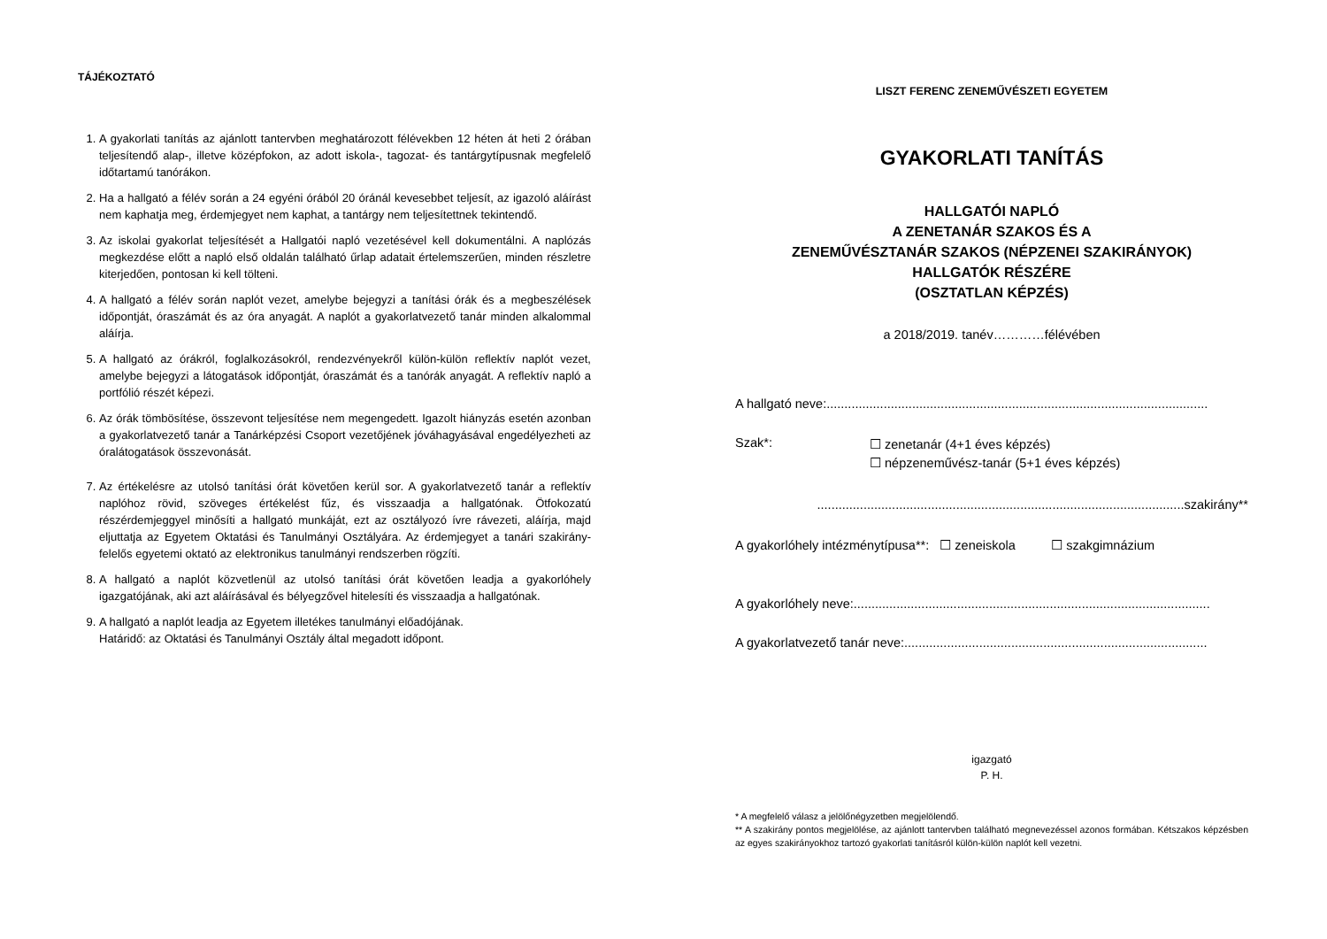TÁJÉKOZTATÓ
1. A gyakorlati tanítás az ajánlott tantervben meghatározott félévekben 12 héten át heti 2 órában teljesítendő alap-, illetve középfokon, az adott iskola-, tagozat- és tantárgytípusnak megfelelő időtartamú tanórákon.
2. Ha a hallgató a félév során a 24 egyéni órából 20 óránál kevesebbet teljesít, az igazoló aláírást nem kaphatja meg, érdemjegyet nem kaphat, a tantárgy nem teljesítettnek tekintendő.
3. Az iskolai gyakorlat teljesítését a Hallgatói napló vezetésével kell dokumentálni. A naplózás megkezdése előtt a napló első oldalán található űrlap adatait értelemszerűen, minden részletre kiterjedően, pontosan ki kell tölteni.
4. A hallgató a félév során naplót vezet, amelybe bejegyzi a tanítási órák és a megbeszélések időpontját, óraszámát és az óra anyagát. A naplót a gyakorlatvezető tanár minden alkalommal aláírja.
5. A hallgató az órákról, foglalkozásokról, rendezvényekről külön-külön reflektív naplót vezet, amelybe bejegyzi a látogatások időpontját, óraszámát és a tanórák anyagát. A reflektív napló a portfólió részét képezi.
6. Az órák tömbösítése, összevont teljesítése nem megengedett. Igazolt hiányzás esetén azonban a gyakorlatvezető tanár a Tanárképzési Csoport vezetőjének jóváhagyásával engedélyezheti az óralátogatások összevonását.
7. Az értékelésre az utolsó tanítási órát követően kerül sor. A gyakorlatvezető tanár a reflektív naplóhoz rövid, szöveges értékelést fűz, és visszaadja a hallgatónak. Ötfokozatú részérdemjeggyel minősíti a hallgató munkáját, ezt az osztályozó ívre rávezeti, aláírja, majd eljuttatja az Egyetem Oktatási és Tanulmányi Osztályára. Az érdemjegyet a tanári szakirány-felelős egyetemi oktató az elektronikus tanulmányi rendszerben rögzíti.
8. A hallgató a naplót közvetlenül az utolsó tanítási órát követően leadja a gyakorlóhely igazgatójának, aki azt aláírásával és bélyegzővel hitelesíti és visszaadja a hallgatónak.
9. A hallgató a naplót leadja az Egyetem illetékes tanulmányi előadójának.
Határidő: az Oktatási és Tanulmányi Osztály által megadott időpont.
LISZT FERENC ZENEMŰVÉSZETI EGYETEM
GYAKORLATI TANÍTÁS
HALLGATÓI NAPLÓ
A ZENETANÁR SZAKOS ÉS A
ZENEMŰVÉSZTANÁR SZAKOS (NÉPZENEI SZAKIRÁNYOK)
HALLGATÓK RÉSZÉRE
(OSZTATLAN KÉPZÉS)
a 2018/2019. tanév…………félévében
A hallgató neve:...........................................................................................................
Szak*: ☐ zenetanár (4+1 éves képzés)
☐ népzeneművész-tanár (5+1 éves képzés)
.......................................................................................................szakirány**
A gyakorlóhely intézménytípusa**: ☐ zeneiskola ☐ szakgimnázium
A gyakorlóhely neve:....................................................................................................
A gyakorlatvezető tanár neve:.....................................................................................
igazgató
P. H.
* A megfelelő válasz a jelölőnégyzetben megjelölendő.
** A szakirány pontos megjelölése, az ajánlott tantervben található megnevezéssel azonos formában. Kétszakos képzésben az egyes szakirányokhoz tartozó gyakorlati tanításról külön-külön naplót kell vezetni.